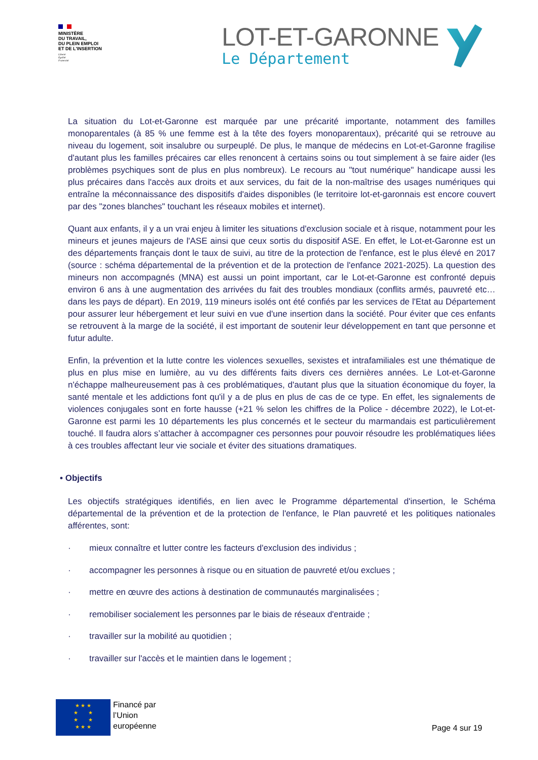MINISTÈRE
DU TRAVAIL,
DU PLEIN EMPLOI
ET DE L'INSERTION
Liberté
Égalité
Fraternité
LOT-ET-GARONNE
Le Département
La situation du Lot-et-Garonne est marquée par une précarité importante, notamment des familles monoparentales (à 85 % une femme est à la tête des foyers monoparentaux), précarité qui se retrouve au niveau du logement, soit insalubre ou surpeuplé. De plus, le manque de médecins en Lot-et-Garonne fragilise d'autant plus les familles précaires car elles renoncent à certains soins ou tout simplement à se faire aider (les problèmes psychiques sont de plus en plus nombreux). Le recours au "tout numérique" handicape aussi les plus précaires dans l'accès aux droits et aux services, du fait de la non-maîtrise des usages numériques qui entraîne la méconnaissance des dispositifs d'aides disponibles (le territoire lot-et-garonnais est encore couvert par des "zones blanches" touchant les réseaux mobiles et internet).
Quant aux enfants, il y a un vrai enjeu à limiter les situations d'exclusion sociale et à risque, notamment pour les mineurs et jeunes majeurs de l'ASE ainsi que ceux sortis du dispositif ASE. En effet, le Lot-et-Garonne est un des départements français dont le taux de suivi, au titre de la protection de l'enfance, est le plus élevé en 2017 (source : schéma départemental de la prévention et de la protection de l'enfance 2021-2025). La question des mineurs non accompagnés (MNA) est aussi un point important, car le Lot-et-Garonne est confronté depuis environ 6 ans à une augmentation des arrivées du fait des troubles mondiaux (conflits armés, pauvreté etc… dans les pays de départ). En 2019, 119 mineurs isolés ont été confiés par les services de l'Etat au Département pour assurer leur hébergement et leur suivi en vue d'une insertion dans la société. Pour éviter que ces enfants se retrouvent à la marge de la société, il est important de soutenir leur développement en tant que personne et futur adulte.
Enfin, la prévention et la lutte contre les violences sexuelles, sexistes et intrafamiliales est une thématique de plus en plus mise en lumière, au vu des différents faits divers ces dernières années. Le Lot-et-Garonne n'échappe malheureusement pas à ces problématiques, d'autant plus que la situation économique du foyer, la santé mentale et les addictions font qu'il y a de plus en plus de cas de ce type. En effet, les signalements de violences conjugales sont en forte hausse (+21 % selon les chiffres de la Police - décembre 2022), le Lot-et-Garonne est parmi les 10 départements les plus concernés et le secteur du marmandais est particulièrement touché. Il faudra alors s’attacher à accompagner ces personnes pour pouvoir résoudre les problématiques liées à ces troubles affectant leur vie sociale et éviter des situations dramatiques.
• Objectifs
Les objectifs stratégiques identifiés, en lien avec le Programme départemental d'insertion, le Schéma départemental de la prévention et de la protection de l'enfance, le Plan pauvreté et les politiques nationales afférentes, sont:
· mieux connaître et lutter contre les facteurs d'exclusion des individus ;
· accompagner les personnes à risque ou en situation de pauvreté et/ou exclues ;
· mettre en œuvre des actions à destination de communautés marginalisées ;
· remobiliser socialement les personnes par le biais de réseaux d'entraide ;
· travailler sur la mobilité au quotidien ;
· travailler sur l'accès et le maintien dans le logement ;
★ ★ ★
★ ★
★ ★
★ ★ ★
Financé par
l’Union
européenne
Page 4 sur 19